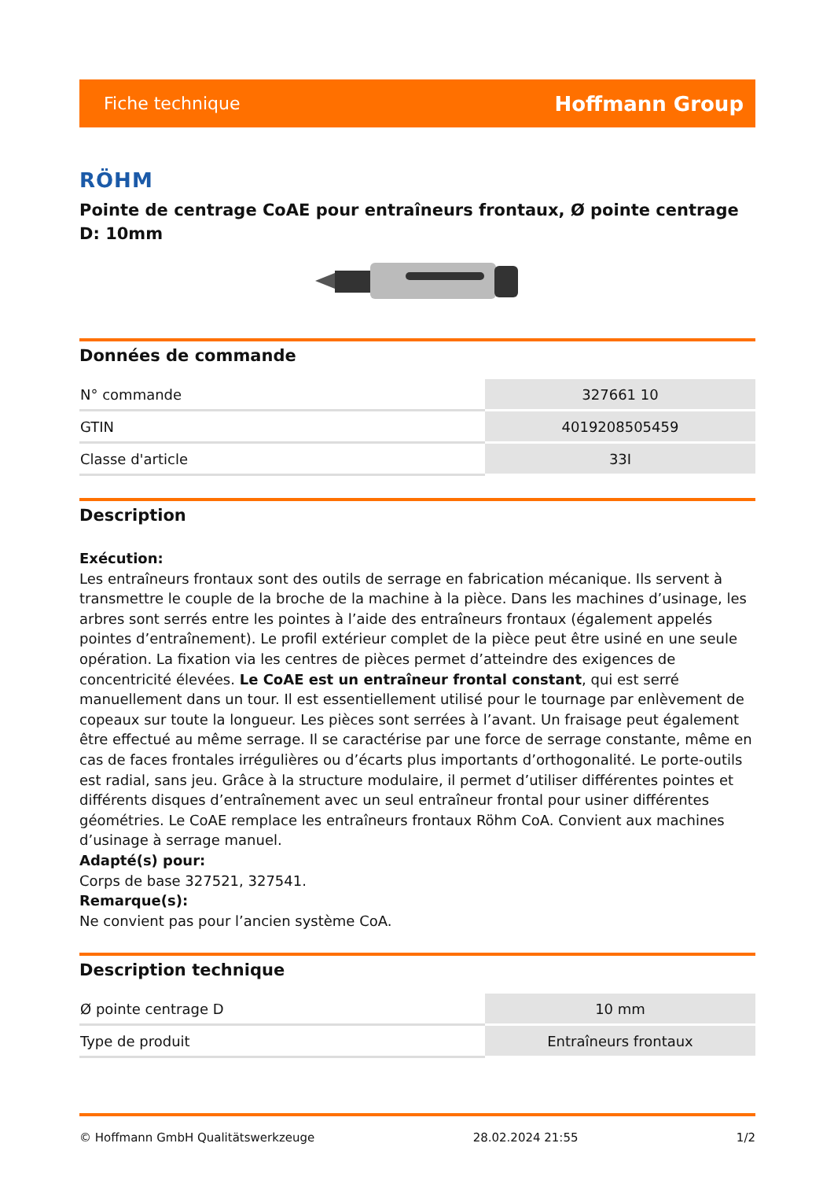Fiche technique Hoffmann Group
RÖHM
Pointe de centrage CoAE pour entraîneurs frontaux, Ø pointe centrage D: 10mm
Données de commande
| N° commande | 327661 10 |
| GTIN | 4019208505459 |
| Classe d'article | 33I |
Description
Exécution:
Les entraîneurs frontaux sont des outils de serrage en fabrication mécanique. Ils servent à transmettre le couple de la broche de la machine à la pièce. Dans les machines d’usinage, les arbres sont serrés entre les pointes à l’aide des entraîneurs frontaux (également appelés pointes d’entraînement). Le profil extérieur complet de la pièce peut être usiné en une seule opération. La fixation via les centres de pièces permet d’atteindre des exigences de concentricité élevées. Le CoAE est un entraîneur frontal constant, qui est serré manuellement dans un tour. Il est essentiellement utilisé pour le tournage par enlèvement de copeaux sur toute la longueur. Les pièces sont serrées à l’avant. Un fraisage peut également être effectué au même serrage. Il se caractérise par une force de serrage constante, même en cas de faces frontales irrégulières ou d’écarts plus importants d’orthogonalité. Le porte-outils est radial, sans jeu. Grâce à la structure modulaire, il permet d’utiliser différentes pointes et différents disques d’entraînement avec un seul entraîneur frontal pour usiner différentes géométries. Le CoAE remplace les entraîneurs frontaux Röhm CoA. Convient aux machines d’usinage à serrage manuel.
Adapté(s) pour:
Corps de base 327521, 327541.
Remarque(s):
Ne convient pas pour l’ancien système CoA.
Description technique
| Ø pointe centrage D | 10 mm |
| Type de produit | Entraîneurs frontaux |
© Hoffmann GmbH Qualitätswerkzeuge 28.02.2024 21:55 1/2